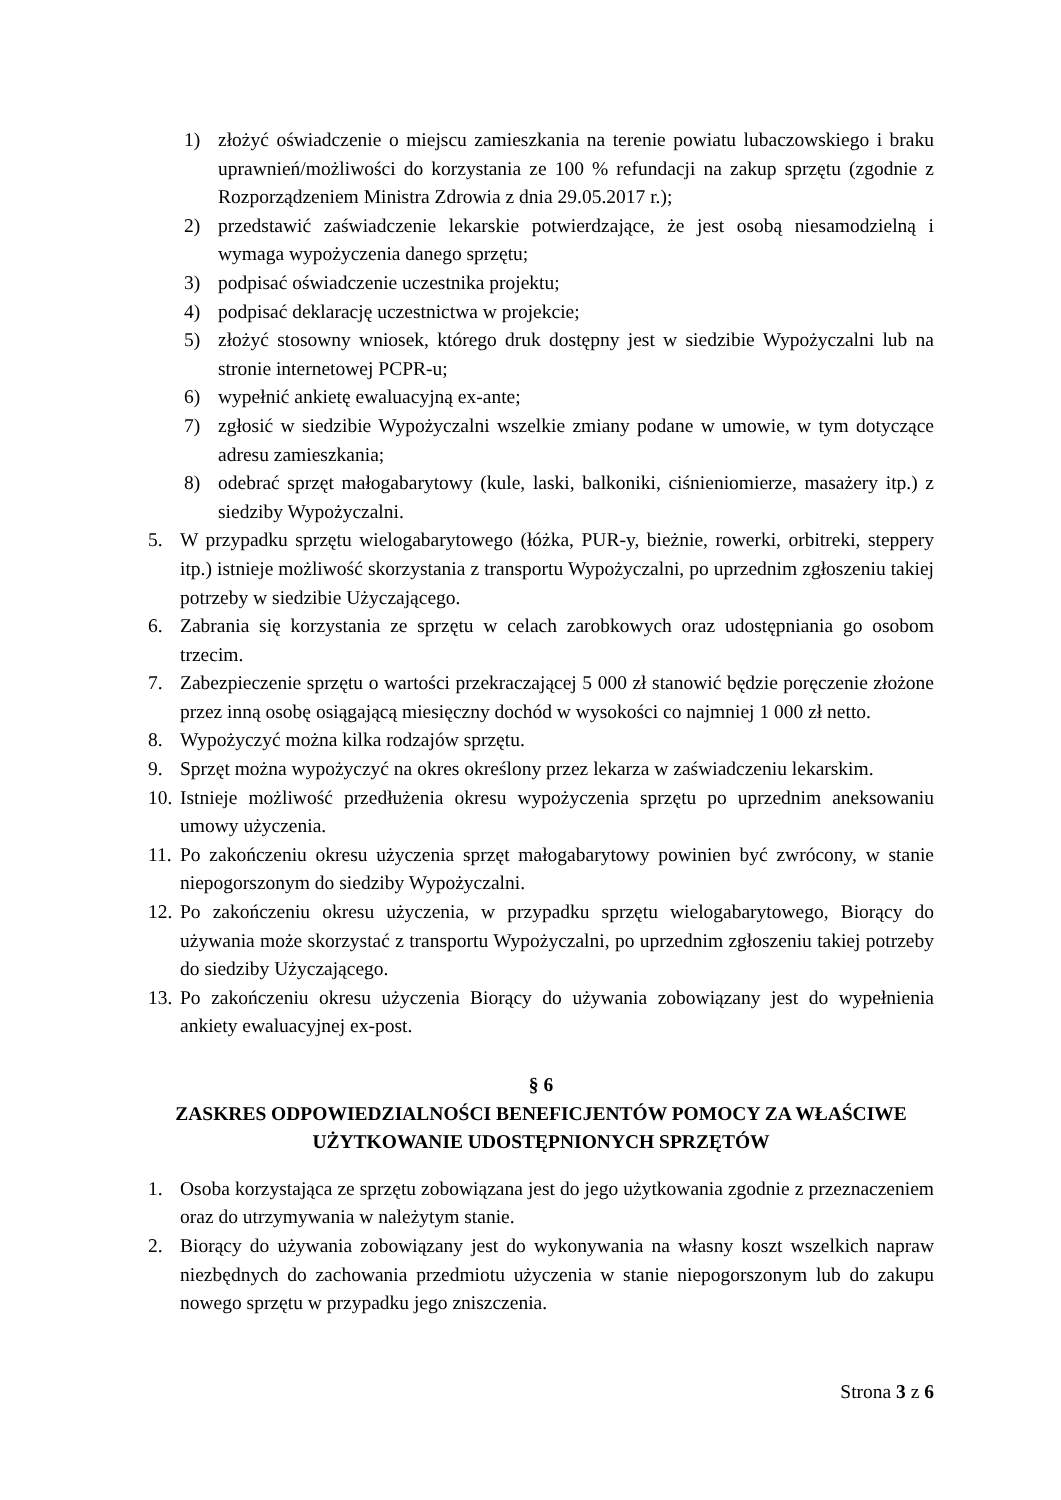1) złożyć oświadczenie o miejscu zamieszkania na terenie powiatu lubaczowskiego i braku uprawnień/możliwości do korzystania ze 100 % refundacji na zakup sprzętu (zgodnie z Rozporządzeniem Ministra Zdrowia z dnia 29.05.2017 r.);
2) przedstawić zaświadczenie lekarskie potwierdzające, że jest osobą niesamodzielną i wymaga wypożyczenia danego sprzętu;
3) podpisać oświadczenie uczestnika projektu;
4) podpisać deklarację uczestnictwa w projekcie;
5) złożyć stosowny wniosek, którego druk dostępny jest w siedzibie Wypożyczalni lub na stronie internetowej PCPR-u;
6) wypełnić ankietę ewaluacyjną ex-ante;
7) zgłosić w siedzibie Wypożyczalni wszelkie zmiany podane w umowie, w tym dotyczące adresu zamieszkania;
8) odebrać sprzęt małogabarytowy (kule, laski, balkoniki, ciśnieniomierze, masażery itp.) z siedziby Wypożyczalni.
5. W przypadku sprzętu wielogabarytowego (łóżka, PUR-y, bieżnie, rowerki, orbitreki, steppery itp.) istnieje możliwość skorzystania z transportu Wypożyczalni, po uprzednim zgłoszeniu takiej potrzeby w siedzibie Użyczającego.
6. Zabrania się korzystania ze sprzętu w celach zarobkowych oraz udostępniania go osobom trzecim.
7. Zabezpieczenie sprzętu o wartości przekraczającej 5 000 zł stanowić będzie poręczenie złożone przez inną osobę osiągającą miesięczny dochód w wysokości co najmniej 1 000 zł netto.
8. Wypożyczyć można kilka rodzajów sprzętu.
9. Sprzęt można wypożyczyć na okres określony przez lekarza w zaświadczeniu lekarskim.
10. Istnieje możliwość przedłużenia okresu wypożyczenia sprzętu po uprzednim aneksowaniu umowy użyczenia.
11. Po zakończeniu okresu użyczenia sprzęt małogabarytowy powinien być zwrócony, w stanie niepogorszonym do siedziby Wypożyczalni.
12. Po zakończeniu okresu użyczenia, w przypadku sprzętu wielogabarytowego, Biorący do używania może skorzystać z transportu Wypożyczalni, po uprzednim zgłoszeniu takiej potrzeby do siedziby Użyczającego.
13. Po zakończeniu okresu użyczenia Biorący do używania zobowiązany jest do wypełnienia ankiety ewaluacyjnej ex-post.
§ 6
ZASKRES ODPOWIEDZIALNOŚCI BENEFICJENTÓW POMOCY ZA WŁAŚCIWE UŻYTKOWANIE UDOSTĘPNIONYCH SPRZĘTÓW
1. Osoba korzystająca ze sprzętu zobowiązana jest do jego użytkowania zgodnie z przeznaczeniem oraz do utrzymywania w należytym stanie.
2. Biorący do używania zobowiązany jest do wykonywania na własny koszt wszelkich napraw niezbędnych do zachowania przedmiotu użyczenia w stanie niepogorszonym lub do zakupu nowego sprzętu w przypadku jego zniszczenia.
Strona 3 z 6